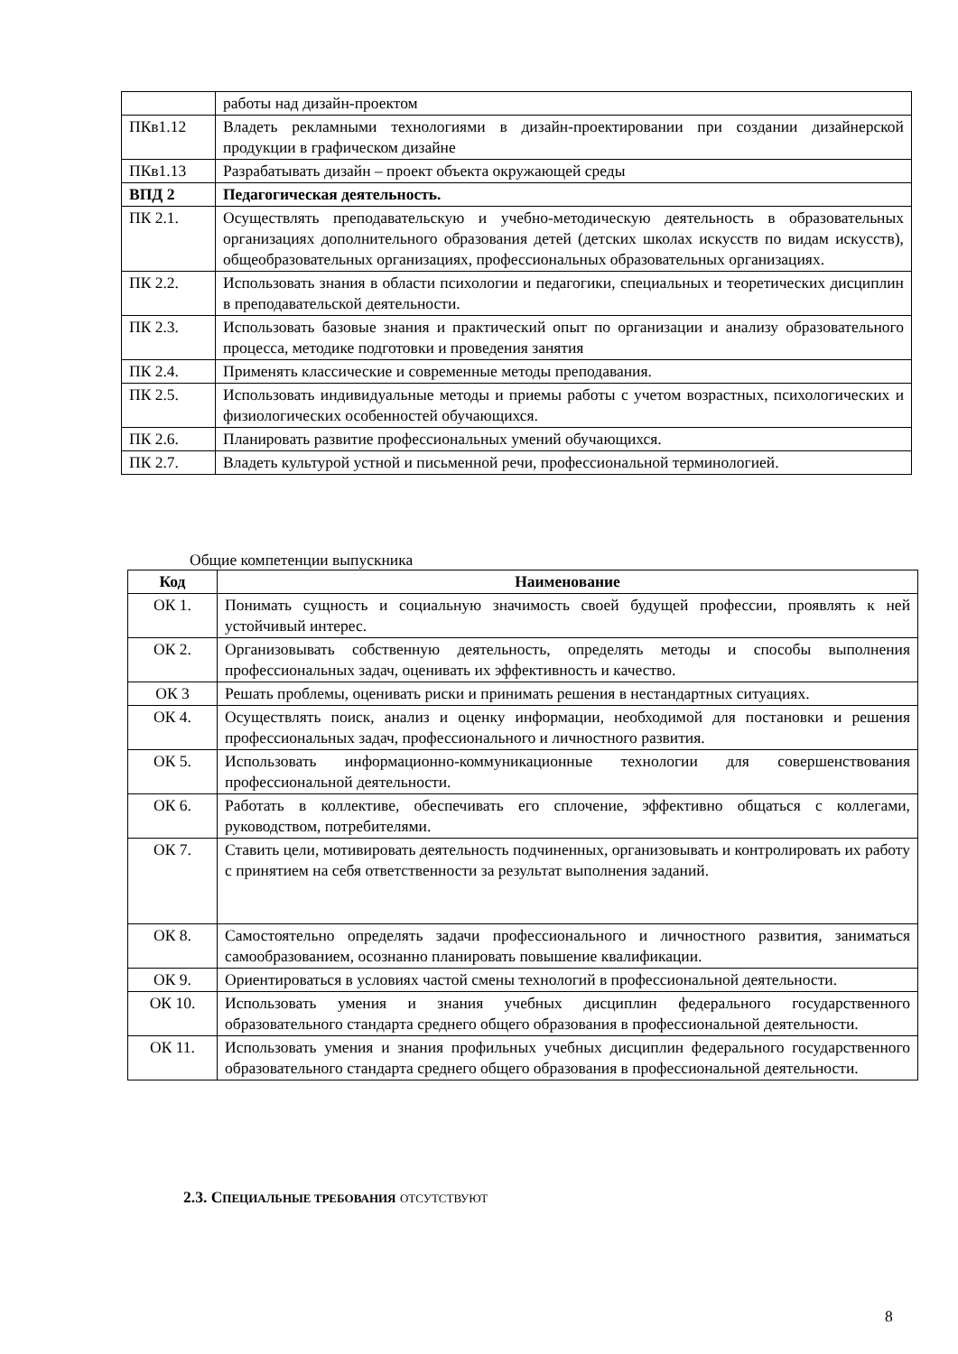| | работы над дизайн-проектом |
| ПКв1.12 | Владеть рекламными технологиями в дизайн-проектировании при создании дизайнерской продукции в графическом дизайне |
| ПКв1.13 | Разрабатывать дизайн – проект объекта окружающей среды |
| ВПД 2 | Педагогическая деятельность. |
| ПК 2.1. | Осуществлять преподавательскую и учебно-методическую деятельность в образовательных организациях дополнительного образования детей (детских школах искусств по видам искусств), общеобразовательных организациях, профессиональных образовательных организациях. |
| ПК 2.2. | Использовать знания в области психологии и педагогики, специальных и теоретических дисциплин в преподавательской деятельности. |
| ПК 2.3. | Использовать базовые знания и практический опыт по организации и анализу образовательного процесса, методике подготовки и проведения занятия |
| ПК 2.4. | Применять классические и современные методы преподавания. |
| ПК 2.5. | Использовать индивидуальные методы и приемы работы с учетом возрастных, психологических и физиологических особенностей обучающихся. |
| ПК 2.6. | Планировать развитие профессиональных умений обучающихся. |
| ПК 2.7. | Владеть культурой устной и письменной речи, профессиональной терминологией. |
Общие компетенции выпускника
| Код | Наименование |
| --- | --- |
| ОК 1. | Понимать сущность и социальную значимость своей будущей профессии, проявлять к ней устойчивый интерес. |
| ОК 2. | Организовывать собственную деятельность, определять методы и способы выполнения профессиональных задач, оценивать их эффективность и качество. |
| ОК 3 | Решать проблемы, оценивать риски и принимать решения в нестандартных ситуациях. |
| ОК 4. | Осуществлять поиск, анализ и оценку информации, необходимой для постановки и решения профессиональных задач, профессионального и личностного развития. |
| ОК 5. | Использовать информационно-коммуникационные технологии для совершенствования профессиональной деятельности. |
| ОК 6. | Работать в коллективе, обеспечивать его сплочение, эффективно общаться с коллегами, руководством, потребителями. |
| ОК 7. | Ставить цели, мотивировать деятельность подчиненных, организовывать и контролировать их работу с принятием на себя ответственности за результат выполнения заданий. |
| ОК 8. | Самостоятельно определять задачи профессионального и личностного развития, заниматься самообразованием, осознанно планировать повышение квалификации. |
| ОК 9. | Ориентироваться в условиях частой смены технологий в профессиональной деятельности. |
| ОК 10. | Использовать умения и знания учебных дисциплин федерального государственного образовательного стандарта среднего общего образования в профессиональной деятельности. |
| ОК 11. | Использовать умения и знания профильных учебных дисциплин федерального государственного образовательного стандарта среднего общего образования в профессиональной деятельности. |
2.3. СПЕЦИАЛЬНЫЕ ТРЕБОВАНИЯ ОТСУТСТВУЮТ
8